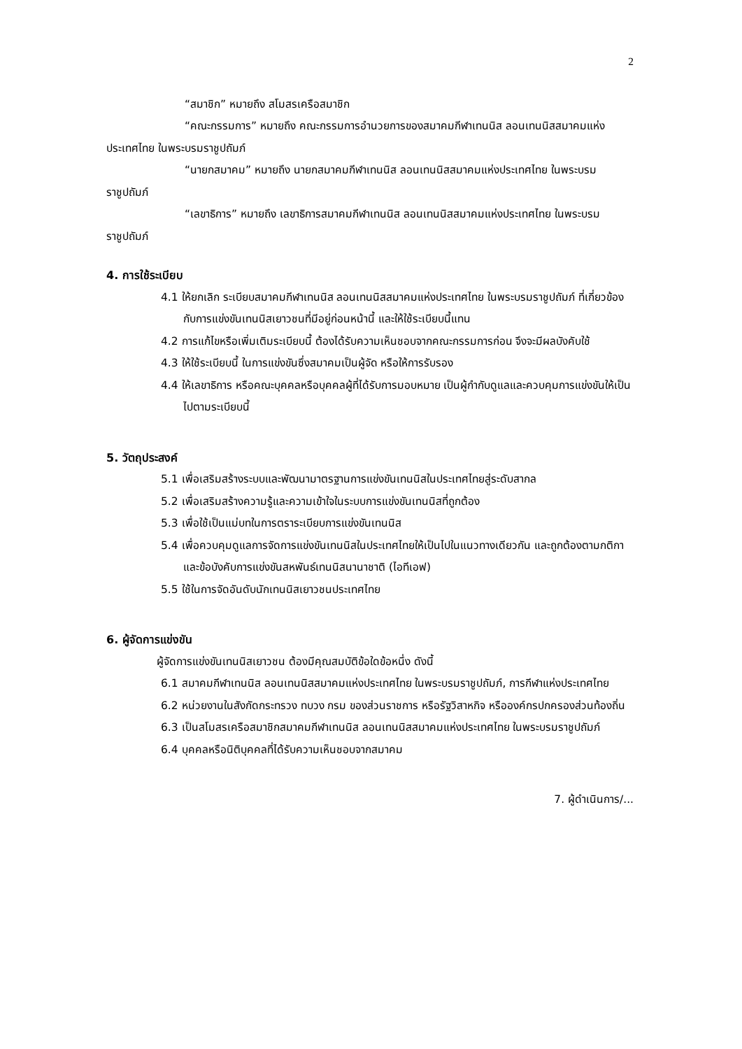2
“สมาชิก” หมายถึง สโมสรเครือสมาชิก
“คณะกรรมการ” หมายถึง คณะกรรมการอำนวยการของสมาคมกีฬาเทนนิส ลอนเทนนิสสมาคมแห่งประเทศไทย ในพระบรมราชูปถัมภ์
“นายกสมาคม” หมายถึง นายกสมาคมกีฬาเทนนิส ลอนเทนนิสสมาคมแห่งประเทศไทย ในพระบรมราชูปถัมภ์
“เลขาธิการ” หมายถึง เลขาธิการสมาคมกีฬาเทนนิส ลอนเทนนิสสมาคมแห่งประเทศไทย ในพระบรมราชูปถัมภ์
4. การใช้ระเบียบ
4.1 ให้ยกเลิก ระเบียบสมาคมกีฬาเทนนิส ลอนเทนนิสสมาคมแห่งประเทศไทย ในพระบรมราชูปถัมภ์ ที่เกี่ยวข้องกับการแข่งขันเทนนิสเยาวชนที่มีอยู่ก่อนหน้านี้ และให้ใช้ระเบียบนี้แทน
4.2 การแก้ไขหรือเพิ่มเติมระเบียบนี้ ต้องได้รับความเห็นชอบจากคณะกรรมการก่อน จึงจะมีผลบังคับใช้
4.3 ให้ใช้ระเบียบนี้ ในการแข่งขันซึ่งสมาคมเป็นผู้จัด หรือให้การรับรอง
4.4 ให้เลขาธิการ หรือคณะบุคคลหรือบุคคลผู้ที่ได้รับการมอบหมาย เป็นผู้กำกับดูแลและควบคุมการแข่งขันให้เป็นไปตามระเบียบนี้
5. วัตถุประสงค์
5.1 เพื่อเสริมสร้างระบบและพัฒนามาตรฐานการแข่งขันเทนนิสในประเทศไทยสู่ระดับสากล
5.2 เพื่อเสริมสร้างความรู้และความเข้าใจในระบบการแข่งขันเทนนิสที่ถูกต้อง
5.3 เพื่อใช้เป็นแม่บทในการตราระเบียบการแข่งขันเทนนิส
5.4 เพื่อควบคุมดูแลการจัดการแข่งขันเทนนิสในประเทศไทยให้เป็นไปในแนวทางเดียวกัน และถูกต้องตามกติกาและข้อบังคับการแข่งขันสหพันธ์เทนนิสนานาชาติ (ไอทีเอฟ)
5.5 ใช้ในการจัดอันดับนักเทนนิสเยาวชนประเทศไทย
6. ผู้จัดการแข่งขัน
ผู้จัดการแข่งขันเทนนิสเยาวชน ต้องมีคุณสมบัติข้อใดข้อหนึ่ง ดังนี้
6.1 สมาคมกีฬาเทนนิส ลอนเทนนิสสมาคมแห่งประเทศไทย ในพระบรมราชูปถัมภ์, การกีฬาแห่งประเทศไทย
6.2 หน่วยงานในสังกัดกระทรวง ทบวง กรม ของส่วนราชการ หรือรัฐวิสาหกิจ หรือองค์กรปกครองส่วนท้องถิ่น
6.3 เป็นสโมสรเครือสมาชิกสมาคมกีฬาเทนนิส ลอนเทนนิสสมาคมแห่งประเทศไทย ในพระบรมราชูปถัมภ์
6.4 บุคคลหรือนิติบุคคลที่ได้รับความเห็นชอบจากสมาคม
7. ผู้ดำเนินการ/...